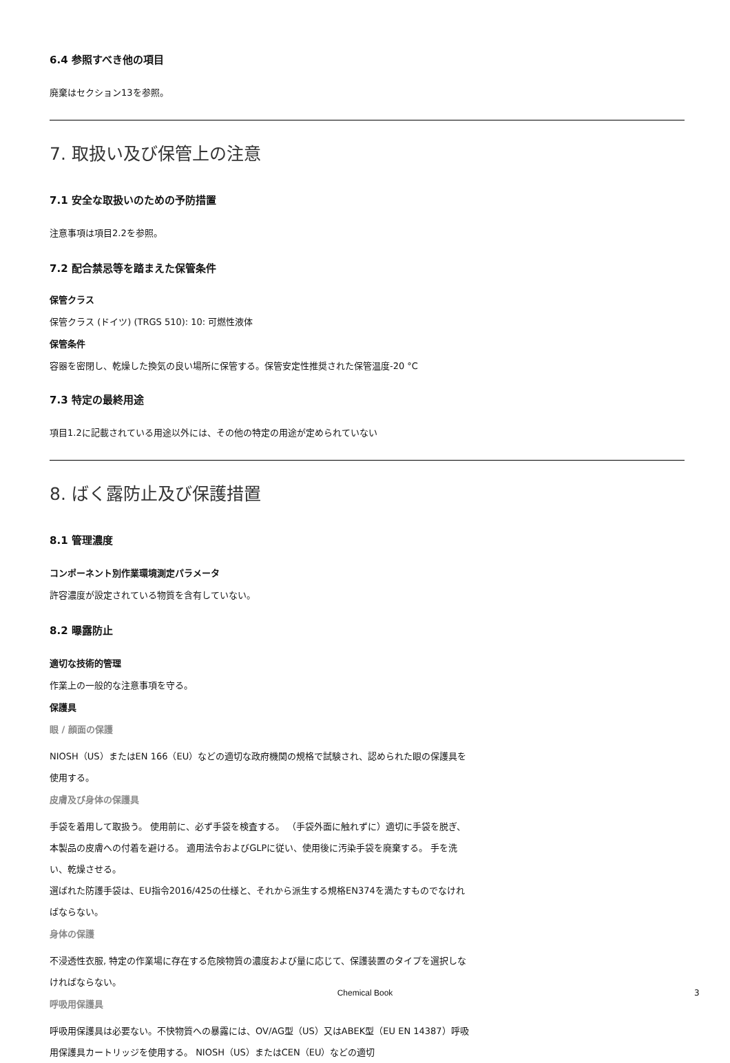6.4 参照すべき他の項目
廃棄はセクション13を参照。
7. 取扱い及び保管上の注意
7.1 安全な取扱いのための予防措置
注意事項は項目2.2を参照。
7.2 配合禁忌等を踏まえた保管条件
保管クラス
保管クラス (ドイツ) (TRGS 510): 10: 可燃性液体
保管条件
容器を密閉し、乾燥した換気の良い場所に保管する。保管安定性推奨された保管温度-20 °C
7.3 特定の最終用途
項目1.2に記載されている用途以外には、その他の特定の用途が定められていない
8. ばく露防止及び保護措置
8.1 管理濃度
コンポーネント別作業環境測定パラメータ
許容濃度が設定されている物質を含有していない。
8.2 曝露防止
適切な技術的管理
作業上の一般的な注意事項を守る。
保護具
眼 / 顔面の保護
NIOSH（US）またはEN 166（EU）などの適切な政府機関の規格で試験され、認められた眼の保護具を使用する。
皮膚及び身体の保護具
手袋を着用して取扱う。 使用前に、必ず手袋を検査する。 （手袋外面に触れずに）適切に手袋を脱ぎ、本製品の皮膚への付着を避ける。 適用法令およびGLPに従い、使用後に汚染手袋を廃棄する。 手を洗い、乾燥させる。
選ばれた防護手袋は、EU指令2016/425の仕様と、それから派生する規格EN374を満たすものでなければならない。
身体の保護
不浸透性衣服, 特定の作業場に存在する危険物質の濃度および量に応じて、保護装置のタイプを選択しなければならない。
呼吸用保護具
呼吸用保護具は必要ない。不快物質への暴露には、OV/AG型（US）又はABEK型（EU EN 14387）呼吸用保護具カートリッジを使用する。 NIOSH（US）またはCEN（EU）などの適切
Chemical Book 3